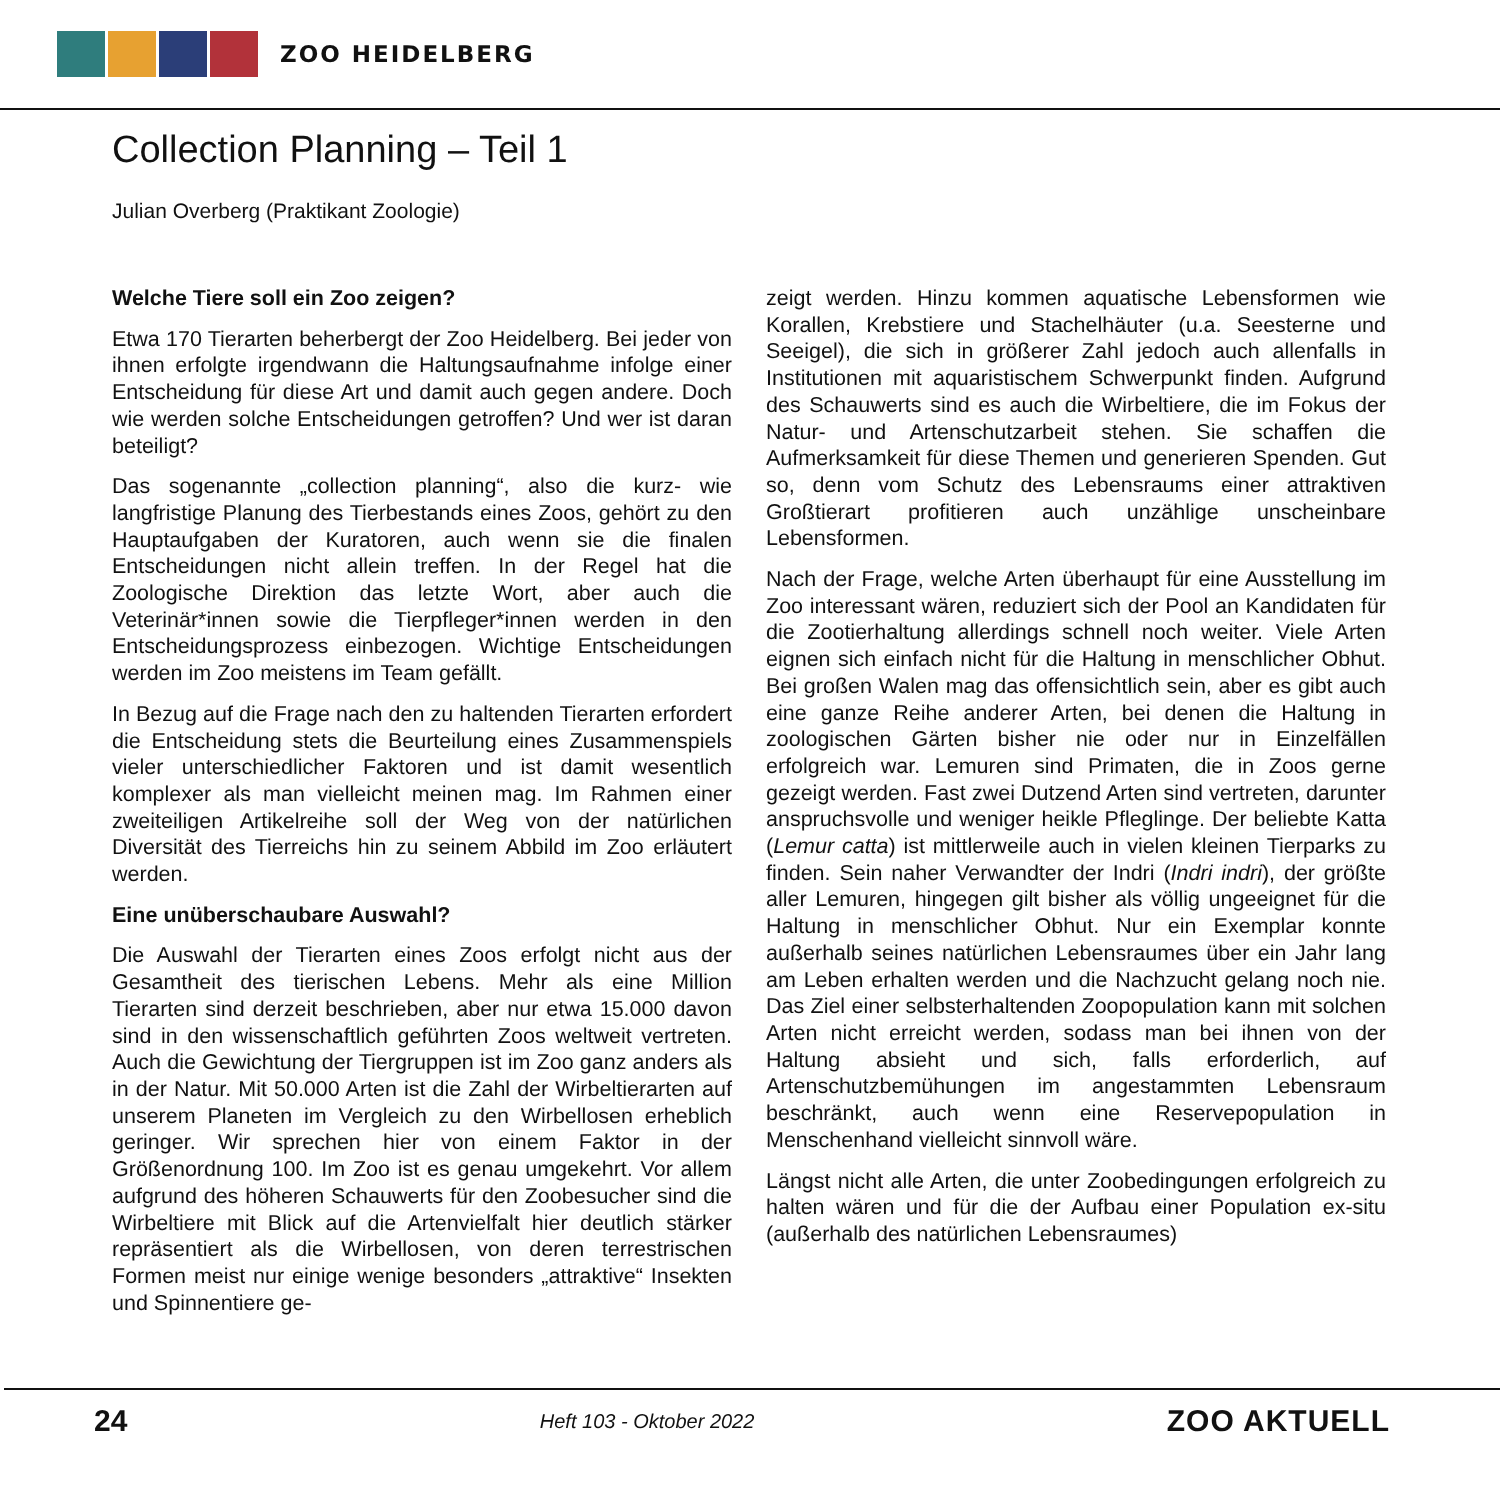ZOO HEIDELBERG
Collection Planning – Teil 1
Julian Overberg (Praktikant Zoologie)
Welche Tiere soll ein Zoo zeigen?
Etwa 170 Tierarten beherbergt der Zoo Heidelberg. Bei jeder von ihnen erfolgte irgendwann die Haltungsaufnahme infolge einer Entscheidung für diese Art und damit auch gegen andere. Doch wie werden solche Entscheidungen getroffen? Und wer ist daran beteiligt?
Das sogenannte „collection planning“, also die kurz- wie langfristige Planung des Tierbestands eines Zoos, gehört zu den Hauptaufgaben der Kuratoren, auch wenn sie die finalen Entscheidungen nicht allein treffen. In der Regel hat die Zoologische Direktion das letzte Wort, aber auch die Veterinär*innen sowie die Tierpfleger*innen werden in den Entscheidungsprozess einbezogen. Wichtige Entscheidungen werden im Zoo meistens im Team gefällt.
In Bezug auf die Frage nach den zu haltenden Tierarten erfordert die Entscheidung stets die Beurteilung eines Zusammenspiels vieler unterschiedlicher Faktoren und ist damit wesentlich komplexer als man vielleicht meinen mag. Im Rahmen einer zweiteiligen Artikelreihe soll der Weg von der natürlichen Diversität des Tierreichs hin zu seinem Abbild im Zoo erläutert werden.
Eine unüberschaubare Auswahl?
Die Auswahl der Tierarten eines Zoos erfolgt nicht aus der Gesamtheit des tierischen Lebens. Mehr als eine Million Tierarten sind derzeit beschrieben, aber nur etwa 15.000 davon sind in den wissenschaftlich geführten Zoos weltweit vertreten. Auch die Gewichtung der Tiergruppen ist im Zoo ganz anders als in der Natur. Mit 50.000 Arten ist die Zahl der Wirbeltierarten auf unserem Planeten im Vergleich zu den Wirbellosen erheblich geringer. Wir sprechen hier von einem Faktor in der Größenordnung 100. Im Zoo ist es genau umgekehrt. Vor allem aufgrund des höheren Schauwerts für den Zoobesucher sind die Wirbeltiere mit Blick auf die Artenvielfalt hier deutlich stärker repräsentiert als die Wirbellosen, von deren terrestrischen Formen meist nur einige wenige besonders „attraktive“ Insekten und Spinnentiere ge-
zeigt werden. Hinzu kommen aquatische Lebensformen wie Korallen, Krebstiere und Stachelhäuter (u.a. Seesterne und Seeigel), die sich in größerer Zahl jedoch auch allenfalls in Institutionen mit aquaristischem Schwerpunkt finden. Aufgrund des Schauwerts sind es auch die Wirbeltiere, die im Fokus der Natur- und Artenschutzarbeit stehen. Sie schaffen die Aufmerksamkeit für diese Themen und generieren Spenden. Gut so, denn vom Schutz des Lebensraums einer attraktiven Großtierart profitieren auch unzählige unscheinbare Lebensformen.
Nach der Frage, welche Arten überhaupt für eine Ausstellung im Zoo interessant wären, reduziert sich der Pool an Kandidaten für die Zootierhaltung allerdings schnell noch weiter. Viele Arten eignen sich einfach nicht für die Haltung in menschlicher Obhut. Bei großen Walen mag das offensichtlich sein, aber es gibt auch eine ganze Reihe anderer Arten, bei denen die Haltung in zoologischen Gärten bisher nie oder nur in Einzelfällen erfolgreich war. Lemuren sind Primaten, die in Zoos gerne gezeigt werden. Fast zwei Dutzend Arten sind vertreten, darunter anspruchsvolle und weniger heikle Pfleglinge. Der beliebte Katta (Lemur catta) ist mittlerweile auch in vielen kleinen Tierparks zu finden. Sein naher Verwandter der Indri (Indri indri), der größte aller Lemuren, hingegen gilt bisher als völlig ungeeignet für die Haltung in menschlicher Obhut. Nur ein Exemplar konnte außerhalb seines natürlichen Lebensraumes über ein Jahr lang am Leben erhalten werden und die Nachzucht gelang noch nie. Das Ziel einer selbsterhaltenden Zoopopulation kann mit solchen Arten nicht erreicht werden, sodass man bei ihnen von der Haltung absieht und sich, falls erforderlich, auf Artenschutzbemühungen im angestammten Lebensraum beschränkt, auch wenn eine Reservepopulation in Menschenhand vielleicht sinnvoll wäre.
Längst nicht alle Arten, die unter Zoobedingungen erfolgreich zu halten wären und für die der Aufbau einer Population ex-situ (außerhalb des natürlichen Lebensraumes)
24 Heft 103 - Oktober 2022 ZOO AKTUELL